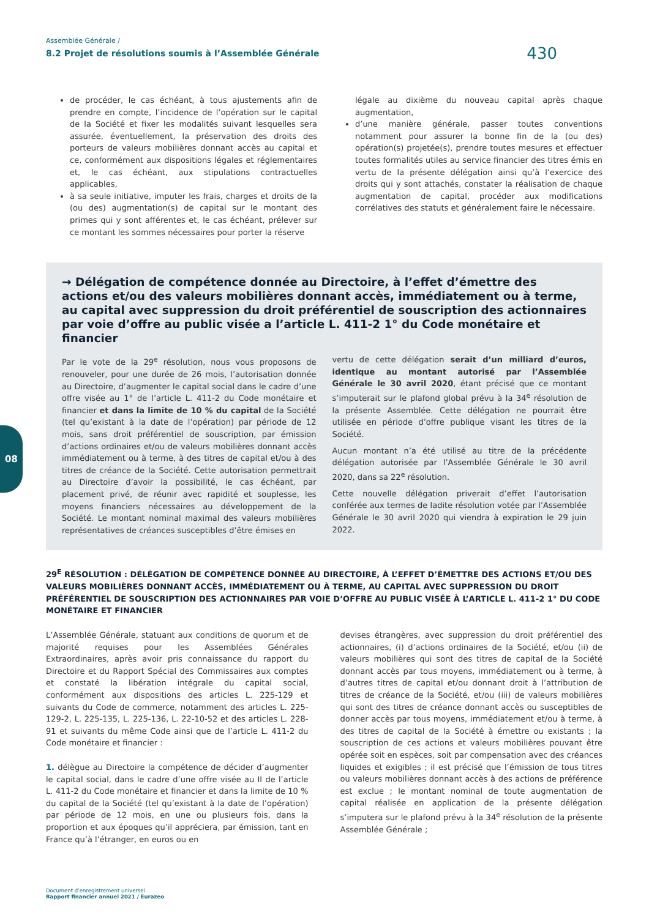Assemblée Générale /
8.2 Projet de résolutions soumis à l’Assemblée Générale
430
de procéder, le cas échéant, à tous ajustements afin de prendre en compte, l’incidence de l’opération sur le capital de la Société et fixer les modalités suivant lesquelles sera assurée, éventuellement, la préservation des droits des porteurs de valeurs mobilières donnant accès au capital et ce, conformément aux dispositions légales et réglementaires et, le cas échéant, aux stipulations contractuelles applicables,
à sa seule initiative, imputer les frais, charges et droits de la (ou des) augmentation(s) de capital sur le montant des primes qui y sont afférentes et, le cas échéant, prélever sur ce montant les sommes nécessaires pour porter la réserve
légale au dixième du nouveau capital après chaque augmentation,
d’une manière générale, passer toutes conventions notamment pour assurer la bonne fin de la (ou des) opération(s) projetée(s), prendre toutes mesures et effectuer toutes formalités utiles au service financier des titres émis en vertu de la présente délégation ainsi qu’à l’exercice des droits qui y sont attachés, constater la réalisation de chaque augmentation de capital, procéder aux modifications corrélatives des statuts et généralement faire le nécessaire.
→ Délégation de compétence donnée au Directoire, à l’effet d’émettre des actions et/ou des valeurs mobilières donnant accès, immédiatement ou à terme, au capital avec suppression du droit préférentiel de souscription des actionnaires par voie d’offre au public visée a l’article L. 411-2 1° du Code monétaire et financier
Par le vote de la 29<sup>e</sup> résolution, nous vous proposons de renouveler, pour une durée de 26 mois, l’autorisation donnée au Directoire, d’augmenter le capital social dans le cadre d’une offre visée au 1° de l’article L. 411-2 du Code monétaire et financier et dans la limite de 10 % du capital de la Société (tel qu’existant à la date de l’opération) par période de 12 mois, sans droit préférentiel de souscription, par émission d’actions ordinaires et/ou de valeurs mobilières donnant accès immédiatement ou à terme, à des titres de capital et/ou à des titres de créance de la Société. Cette autorisation permettrait au Directoire d’avoir la possibilité, le cas échéant, par placement privé, de réunir avec rapidité et souplesse, les moyens financiers nécessaires au développement de la Société. Le montant nominal maximal des valeurs mobilières représentatives de créances susceptibles d’être émises en
vertu de cette délégation serait d’un milliard d’euros, identique au montant autorisé par l’Assemblée Générale le 30 avril 2020, étant précisé que ce montant s’imputerait sur le plafond global prévu à la 34<sup>e</sup> résolution de la présente Assemblée. Cette délégation ne pourrait être utilisée en période d’offre publique visant les titres de la Société.
Aucun montant n’a été utilisé au titre de la précédente délégation autorisée par l’Assemblée Générale le 30 avril 2020, dans sa 22<sup>e</sup> résolution.
Cette nouvelle délégation priverait d’effet l’autorisation conférée aux termes de ladite résolution votée par l’Assemblée Générale le 30 avril 2020 qui viendra à expiration le 29 juin 2022.
29<sup>E</sup> RÉSOLUTION : DÉLÉGATION DE COMPÉTENCE DONNÉE AU DIRECTOIRE, À L’EFFET D’ÉMETTRE DES ACTIONS ET/OU DES VALEURS MOBILIÈRES DONNANT ACCÈS, IMMÉDIATEMENT OU À TERME, AU CAPITAL AVEC SUPPRESSION DU DROIT PRÉFÉRENTIEL DE SOUSCRIPTION DES ACTIONNAIRES PAR VOIE D’OFFRE AU PUBLIC VISÉE À L’ARTICLE L. 411-2 1° DU CODE MONÉTAIRE ET FINANCIER
L’Assemblée Générale, statuant aux conditions de quorum et de majorité requises pour les Assemblées Générales Extraordinaires, après avoir pris connaissance du rapport du Directoire et du Rapport Spécial des Commissaires aux comptes et constaté la libération intégrale du capital social, conformément aux dispositions des articles L. 225-129 et suivants du Code de commerce, notamment des articles L. 225-129-2, L. 225-135, L. 225-136, L. 22-10-52 et des articles L. 228-91 et suivants du même Code ainsi que de l’article L. 411-2 du Code monétaire et financier :
1. délègue au Directoire la compétence de décider d’augmenter le capital social, dans le cadre d’une offre visée au II de l’article L. 411-2 du Code monétaire et financier et dans la limite de 10 % du capital de la Société (tel qu’existant à la date de l’opération) par période de 12 mois, en une ou plusieurs fois, dans la proportion et aux époques qu’il appréciera, par émission, tant en France qu’à l’étranger, en euros ou en
devises étrangères, avec suppression du droit préférentiel des actionnaires, (i) d’actions ordinaires de la Société, et/ou (ii) de valeurs mobilières qui sont des titres de capital de la Société donnant accès par tous moyens, immédiatement ou à terme, à d’autres titres de capital et/ou donnant droit à l’attribution de titres de créance de la Société, et/ou (iii) de valeurs mobilières qui sont des titres de créance donnant accès ou susceptibles de donner accès par tous moyens, immédiatement et/ou à terme, à des titres de capital de la Société à émettre ou existants ; la souscription de ces actions et valeurs mobilières pouvant être opérée soit en espèces, soit par compensation avec des créances liquides et exigibles ; il est précisé que l’émission de tous titres ou valeurs mobilières donnant accès à des actions de préférence est exclue ; le montant nominal de toute augmentation de capital réalisée en application de la présente délégation s’imputera sur le plafond prévu à la 34<sup>e</sup> résolution de la présente Assemblée Générale ;
08
Document d’enregistrement universel
Rapport financier annuel 2021 / Eurazeo